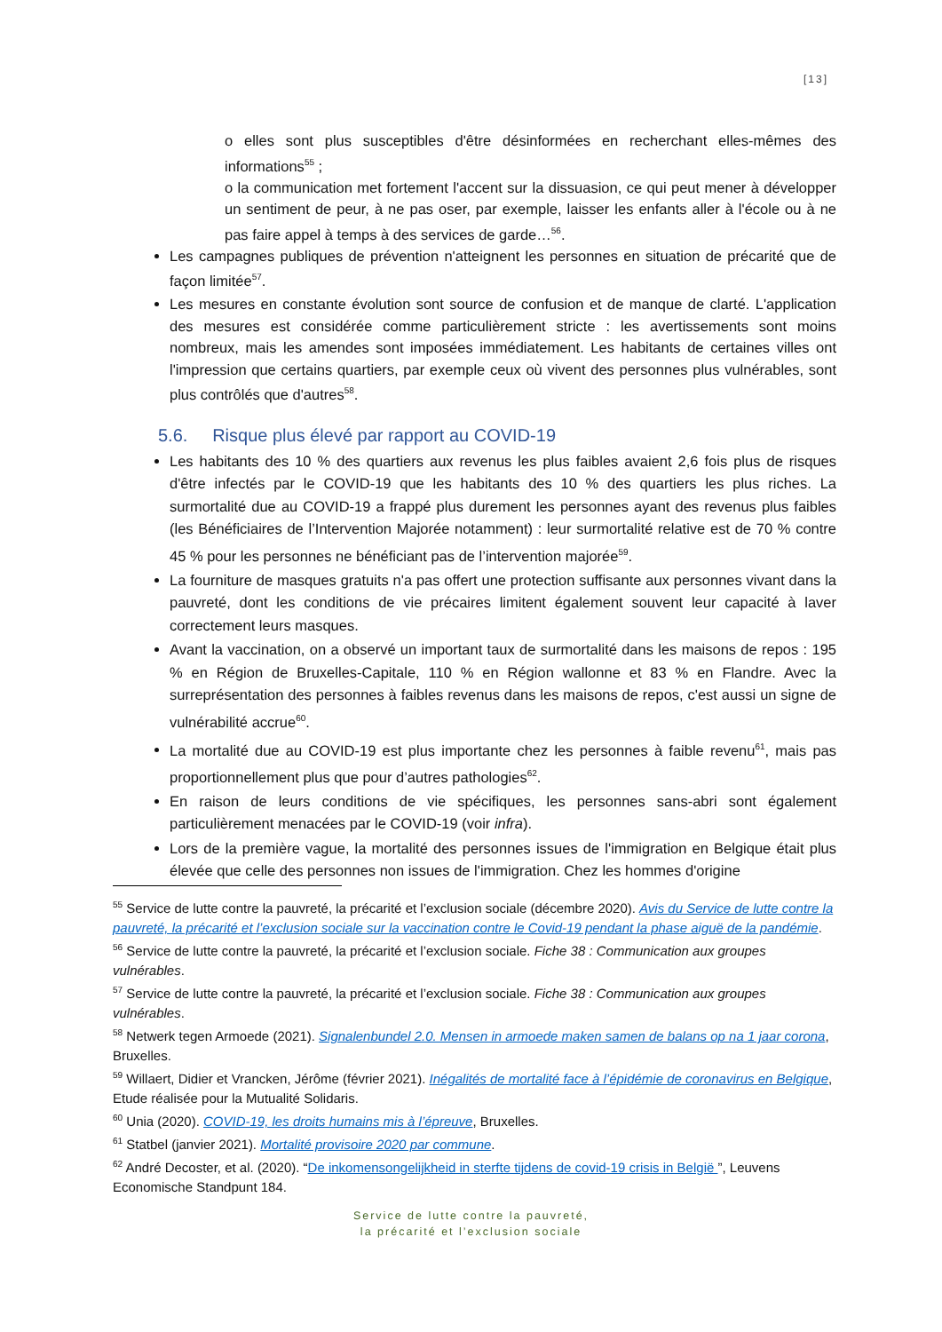[13]
o elles sont plus susceptibles d'être désinformées en recherchant elles-mêmes des informations<sup>55</sup> ;
o la communication met fortement l'accent sur la dissuasion, ce qui peut mener à développer un sentiment de peur, à ne pas oser, par exemple, laisser les enfants aller à l'école ou à ne pas faire appel à temps à des services de garde…<sup>56</sup>.
Les campagnes publiques de prévention n'atteignent les personnes en situation de précarité que de façon limitée<sup>57</sup>.
Les mesures en constante évolution sont source de confusion et de manque de clarté. L'application des mesures est considérée comme particulièrement stricte : les avertissements sont moins nombreux, mais les amendes sont imposées immédiatement. Les habitants de certaines villes ont l'impression que certains quartiers, par exemple ceux où vivent des personnes plus vulnérables, sont plus contrôlés que d'autres<sup>58</sup>.
5.6. Risque plus élevé par rapport au COVID-19
Les habitants des 10 % des quartiers aux revenus les plus faibles avaient 2,6 fois plus de risques d'être infectés par le COVID-19 que les habitants des 10 % des quartiers les plus riches. La surmortalité due au COVID-19 a frappé plus durement les personnes ayant des revenus plus faibles (les Bénéficiaires de l’Intervention Majorée notamment) : leur surmortalité relative est de 70 % contre 45 % pour les personnes ne bénéficiant pas de l’intervention majorée<sup>59</sup>.
La fourniture de masques gratuits n'a pas offert une protection suffisante aux personnes vivant dans la pauvreté, dont les conditions de vie précaires limitent également souvent leur capacité à laver correctement leurs masques.
Avant la vaccination, on a observé un important taux de surmortalité dans les maisons de repos : 195 % en Région de Bruxelles-Capitale, 110 % en Région wallonne et 83 % en Flandre. Avec la surreprésentation des personnes à faibles revenus dans les maisons de repos, c'est aussi un signe de vulnérabilité accrue<sup>60</sup>.
La mortalité due au COVID-19 est plus importante chez les personnes à faible revenu<sup>61</sup>, mais pas proportionnellement plus que pour d’autres pathologies<sup>62</sup>.
En raison de leurs conditions de vie spécifiques, les personnes sans-abri sont également particulièrement menacées par le COVID-19 (voir infra).
Lors de la première vague, la mortalité des personnes issues de l'immigration en Belgique était plus élevée que celle des personnes non issues de l'immigration. Chez les hommes d'origine
<sup>55</sup> Service de lutte contre la pauvreté, la précarité et l’exclusion sociale (décembre 2020). Avis du Service de lutte contre la pauvreté, la précarité et l’exclusion sociale sur la vaccination contre le Covid-19 pendant la phase aiguë de la pandémie.
<sup>56</sup> Service de lutte contre la pauvreté, la précarité et l’exclusion sociale. Fiche 38 : Communication aux groupes vulnérables.
<sup>57</sup> Service de lutte contre la pauvreté, la précarité et l’exclusion sociale. Fiche 38 : Communication aux groupes vulnérables.
<sup>58</sup> Netwerk tegen Armoede (2021). Signalenbundel 2.0. Mensen in armoede maken samen de balans op na 1 jaar corona, Bruxelles.
<sup>59</sup> Willaert, Didier et Vrancken, Jérôme (février 2021). Inégalités de mortalité face à l’épidémie de coronavirus en Belgique, Etude réalisée pour la Mutualité Solidaris.
<sup>60</sup> Unia (2020). COVID-19, les droits humains mis à l’épreuve, Bruxelles.
<sup>61</sup> Statbel (janvier 2021). Mortalité provisoire 2020 par commune.
<sup>62</sup> André Decoster, et al. (2020). “De inkomensongelijkheid in sterfte tijdens de covid-19 crisis in België ”, Leuvens Economische Standpunt 184.
Service de lutte contre la pauvreté,
la précarité et l’exclusion sociale